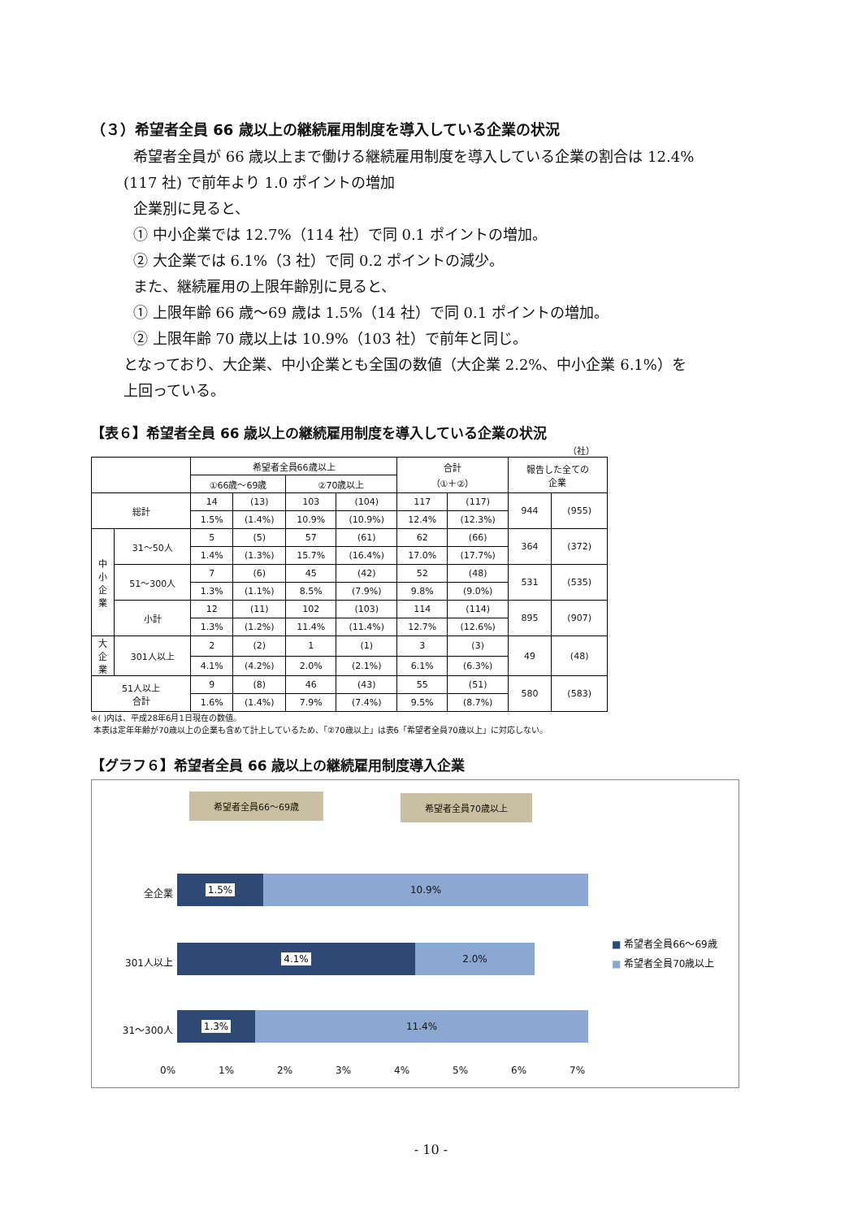（３）希望者全員 66 歳以上の継続雇用制度を導入している企業の状況
希望者全員が 66 歳以上まで働ける継続雇用制度を導入している企業の割合は 12.4%
(117 社) で前年より 1.0 ポイントの増加
企業別に見ると、
① 中小企業では 12.7%（114 社）で同 0.1 ポイントの増加。
② 大企業では 6.1%（3 社）で同 0.2 ポイントの減少。
また、継続雇用の上限年齢別に見ると、
① 上限年齢 66 歳～69 歳は 1.5%（14 社）で同 0.1 ポイントの増加。
② 上限年齢 70 歳以上は 10.9%（103 社）で前年と同じ。
となっており、大企業、中小企業とも全国の数値（大企業 2.2%、中小企業 6.1%）を
上回っている。
【表６】希望者全員 66 歳以上の継続雇用制度を導入している企業の状況
（社）
| | | 希望者全員66歳以上 | | | | 合計 （①＋②） | | 報告した全ての 企業 | |
| --- | --- | --- | --- | --- | --- | --- | --- | --- | --- |
| | | ①66歳～69歳 | | ②70歳以上 | | | | | |
| 総計 | | 14 | (13) | 103 | (104) | 117 | (117) | 944 | (955) |
| | | 1.5% | (1.4%) | 10.9% | (10.9%) | 12.4% | (12.3%) | | |
| 中 小 企 業 | 31～50人 | 5 | (5) | 57 | (61) | 62 | (66) | 364 | (372) |
| | | 1.4% | (1.3%) | 15.7% | (16.4%) | 17.0% | (17.7%) | | |
| | 51～300人 | 7 | (6) | 45 | (42) | 52 | (48) | 531 | (535) |
| | | 1.3% | (1.1%) | 8.5% | (7.9%) | 9.8% | (9.0%) | | |
| | 小計 | 12 | (11) | 102 | (103) | 114 | (114) | 895 | (907) |
| | | 1.3% | (1.2%) | 11.4% | (11.4%) | 12.7% | (12.6%) | | |
| 大 企 業 | 301人以上 | 2 | (2) | 1 | (1) | 3 | (3) | 49 | (48) |
| | | 4.1% | (4.2%) | 2.0% | (2.1%) | 6.1% | (6.3%) | | |
| 51人以上 合計 | | 9 | (8) | 46 | (43) | 55 | (51) | 580 | (583) |
| | | 1.6% | (1.4%) | 7.9% | (7.4%) | 9.5% | (8.7%) | | |
※( )内は、平成28年6月1日現在の数値。
本表は定年年齢が70歳以上の企業も含めて計上しているため、「②70歳以上」は表6「希望者全員70歳以上」に対応しない。
【グラフ６】希望者全員 66 歳以上の継続雇用制度導入企業
希望者全員66～69歳 希望者全員70歳以上
全企業
1.5% 10.9%
301人以上
4.1% 2.0%
31～300人
1.3% 11.4%
■ 希望者全員66～69歳
■ 希望者全員70歳以上
0% 1% 2% 3% 4% 5% 6% 7%
- 10 -